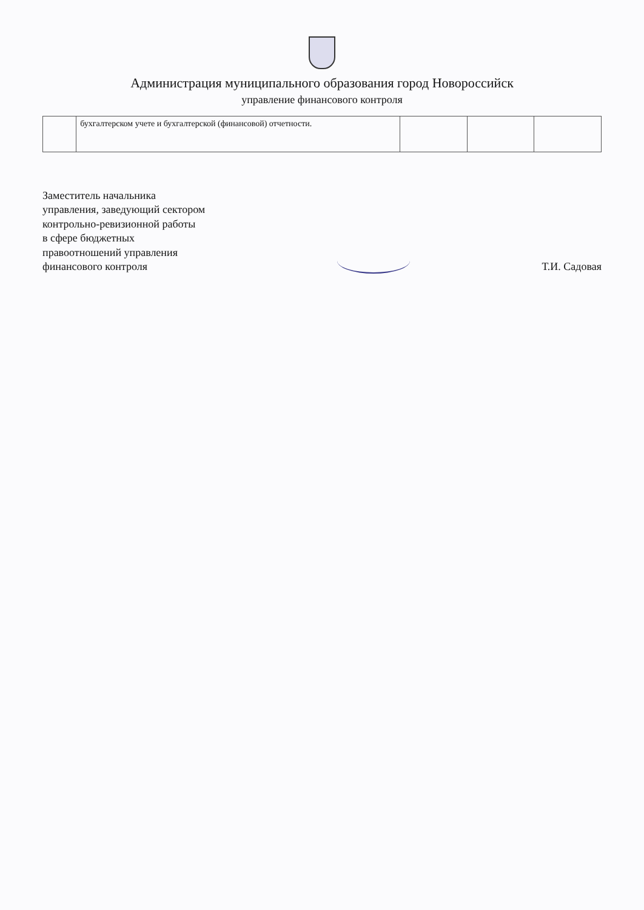Администрация муниципального образования город Новороссийск
управление финансового контроля
| | бухгалтерском учете и бухгалтерской (финансовой) отчетности. | | | |
Заместитель начальника
управления, заведующий сектором
контрольно-ревизионной работы
в сфере бюджетных
правоотношений управления
финансового контроля
Т.И. Садовая